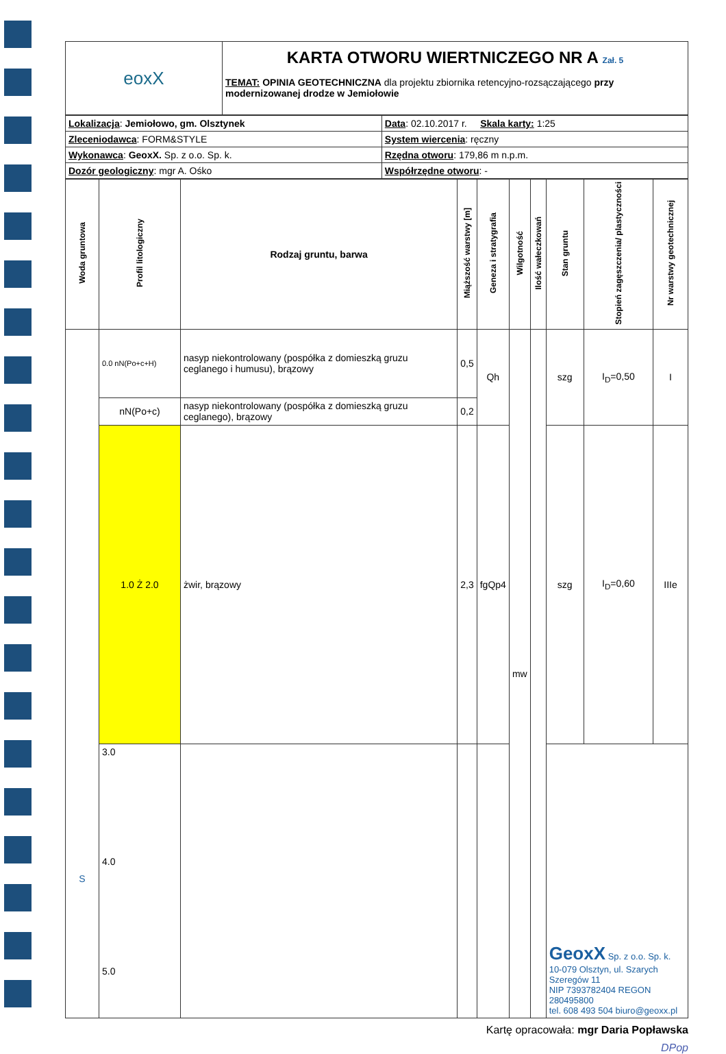| eoxX | KARTA OTWORU WIERTNICZEGO NR A Zał. 5 TEMAT: OPINIA GEOTECHNICZNA dla projektu zbiornika retencyjno-rozsączającego przy modernizowanej drodze w Jemiołowie |
| Lokalizacja : Jemiołowo, gm. Olsztynek | Data : 02.10.2017 r. Skala karty: 1:25 |
| Zleceniodawca : FORM&STYLE | System wiercenia : ręczny |
| Wykonawca : GeoxX. Sp. z o.o. Sp. k. | Rzędna otworu : 179,86 m n.p.m. |
| Dozór geologiczny : mgr A. Ośko | Współrzędne otworu : - |
| Woda gruntowa | Profil litologiczny | Rodzaj gruntu, barwa | Miąższość warstwy [m] | Geneza i stratygrafia | Wilgotność | Ilość wałeczkowań | Stan gruntu | Stopień zagęszczenia/ plastyczności | Nr warstwy geotechnicznej |
| --- | --- | --- | --- | --- | --- | --- | --- | --- | --- |
| S | 0.0 nN(Po+c+H) | nasyp niekontrolowany (pospółka z domieszką gruzu ceglanego i humusu), brązowy | 0,5 | Qh | mw | | szg | I<sub>D</sub>=0,50 | I |
| | nN(Po+c) | nasyp niekontrolowany (pospółka z domieszką gruzu ceglanego), brązowy | 0,2 | | | | | | |
| | 1.0 Ż 2.0 | żwir, brązowy | 2,3 | fgQp4 | | | szg | I<sub>D</sub>=0,60 | IIIe |
| | 3.0 4.0 5.0 | | | | | | GeoxX Sp. z o.o. Sp. k. 10-079 Olsztyn, ul. Szarych Szeregów 11 NIP 7393782404 REGON 280495800 tel. 608 493 504 biuro@geoxx.pl | | |
Kartę opracowała: mgr Daria Popławska
DPop